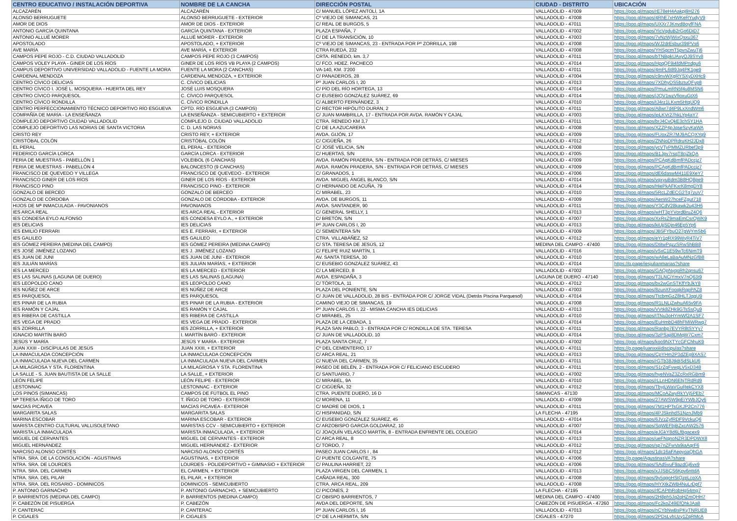| CENTRO EDUCATIVO / INSTALACIÓN DEPORTIVA | NOMBRE DE LA CANCHA | DIRECCIÓN POSTAL | CIUDAD - DISTRITO | UBICACIÓN |
| --- | --- | --- | --- | --- |
| ALCAZARÉN | ALCAZARÉN | C/ MANUEL LÓPEZ ANTOLÍ, 1A | VALLADOLID - 47009 | https://goo.gl/maps/rE78eH4Aakpj9H276 |
| ALONSO BERRUGUETE | ALONSO BERRUGUETE - EXTERIOR | Cº VIEJO DE SIMANCAS, 21 | VALLADOLID - 47008 | https://goo.gl/maps/4RhE7xHWKeRYudyV9 |
| AMOR DE DIOS | AMOR DE DIOS - EXTERIOR | C/ REAL DE BURGOS, 5 | VALLADOLID - 47011 | https://goo.gl/maps/UXXr7JKnvdBoyfFNA |
| ANTONIO GARCÍA QUINTANA | GARCÍA QUINTANA - EXTERIOR | PLAZA ESPAÑA, 7 | VALLADOLID - 47002 | https://goo.gl/maps/YicVqduB2rGo6DiD7 |
| ANTONIO ALLUÉ MORER | ALLUÉ MORER - EXTERIOR | C/ DE LA TRANSICIÓN, 10 | VALLADOLID - 47003 | https://goo.gl/maps/7vNzWjWixQsxu367 |
| APOSTOLADO | APOSTOLADO, + EXTERIOR | Cº VIEJO DE SIMANCAS, 23 - ENTRADA POR Pº ZORRILLA, 198 | VALLADOLID - 47008 | https://goo.gl/maps/WJ2drEsbur39tPVs6 |
| AVE MARÍA | AVE MARÍA, + EXTERIOR | CTRA RUEDA, 232 | VALLADOLID - 47008 | https://goo.gl/maps/YHSgcmT5pvnZwuTj6 |
| CAMPOS PEPE ROJO - C.D. CIUDAD VALLADOLID | CAMPOS PEPE ROJO (3 CAMPOS) | CRTA. RENEDO, km. 3,7 | VALLADOLID - 47011 | https://goo.gl/maps/bTNBpkUAxyQJ9SYv8 |
| CAMPOS VOLEY PLAYA - GINER DE LOS RÍOS | GINER DE LOS RÍOS VB PLAYA (2 CAMPOS) | C/ FCO. HDEZ. PACHECO | VALLADOLID - 47014 | https://goo.gl/maps/HpqQF9i4fdMPndgu6 |
| CAMPUS DEPORTIVO UNIVERSIDAD VALLADOLID - FUENTE LA MORA | FUENTE LA MORA (2 CANCHAS) | VA-140, KM. 3'200 | VALLADOLID - 47011 | https://goo.gl/maps/4mPL6t89Jq4PK1ge9 |
| CARDENAL MENDOZA | CARDENAL MENDOZA, + EXTERIOR | C/ PANADEROS, 28 | VALLADOLID - 47004 | https://goo.gl/maps/c9nvWXgRYSXyDXHc9 |
| CENTRO CÍVICO DELICIAS | C. CÍVICO DELICIAS | Pº JUAN CARLOS I, 20 | VALLADOLID - 47013 | https://goo.gl/maps/7XDhyDS5bztuQFyp8 |
| CENTRO CÍVICO I. JOSÉ L. MOSQUERA - HUERTA DEL REY | JOSÉ LUIS MOSQUERA | C/ PÍO DEL RÍO HORTEGA, 13 | VALLADOLID - 47014 | https://goo.gl/maps/PmuLmRN5f4u8MSN6 |
| CENTRO CÍVICO PARQUESOL | C. CÍVICO PARQUESOL | C/ EUSEBIO GONZÁLEZ SUÁREZ, 69 | VALLADOLID - 47014 | https://goo.gl/maps/jJQV1wzVfioxuGtX6 |
| CENTRO CÍVICO RONDILLA | C. CÍVICO RONDILLA | C/ ALBERTO FERNÁNDEZ, 3 | VALLADOLID - 47010 | https://goo.gl/maps/tJ4rz1LKxm5HtqUQ9 |
| CENTRO PERFECCIONAMIENTO TÉCNICO DEPORTIVO RÍO ESGUEVA | CPTD. RÍO ESGUEVA (3 CAMPOS) | C/ RECTOR HIPÓLITO DURÁN, 2 | VALLADOLID - 47011 | https://goo.gl/maps/A8wr7d4P9LxXndWm6 |
| COMPAÑÍA DE MARÍA - LA ENSEÑANZA | LA ENSEÑANZA - SEMICUBIERTO + EXTERIOR | C/ JUAN MAMBRILLA, 17 - ENTRADA POR AVDA. RAMÓN Y CAJAL | VALLADOLID - 47003 | https://goo.gl/maps/ipLKVr27hkLYp4aY7 |
| COMPLEJO DEPORTIVO CIUDAD VALLADOLID | COMPLEJO D. CIUDAD VALLADOLID | CTRA. RENEDO KM 3,7 | VALLADOLID - 47011 | https://goo.gl/maps/brJ4CvQkE3chSY1HA |
| COMPLEJO DEPORTIVO LAS NORIAS DE SANTA VICTORIA | C. D. LAS NORIAS | C/ DE LA AZUCARERA | VALLADOLID - 47008 | https://goo.gl/maps/XZZP4pJqseSzyKaWA |
| CRISTO REY | CRISTO REY, + EXTERIOR | AVDA. GIJÓN, 17 | VALLADOLID - 47009 | https://goo.gl/maps/FUoxZR7MJ9ACQXYq9 |
| CRISTÓBAL COLÓN | CRISTÓBAL COLÓN | C/ CIGÜEÑA, 26 | VALLADOLID - 47012 | https://goo.gl/maps/ZNNoDPRdruKH2JDx8 |
| EL PERAL | EL PERAL - EXTERIOR | C/ JOSÉ VELICIA, S/N | VALLADOLID - 47008 | https://goo.gl/maps/ycVTyPMMZURbef3p9 |
| FEDERICO GARCÍA LORCA | GARCÍA LORCA - EXTERIOR | C/ HUERTAS, S/N | VALLADOLID - 47005 | https://goo.gl/maps/B1Jpv7rsqT8cjZkQA |
| FERIA DE MUESTRAS - PABELLÓN 1 | VOLEIBOL (6 CANCHAS) | AVDA. RAMÓN PRADERA, S/N - ENTRADA POR DETRÁS, C/ MIESES | VALLADOLID - 47009 | https://goo.gl/maps/PCAgKdBmfPADccjz7 |
| FERIA DE MUESTRAS - PABELLÓN 4 | BALONCESTO (9 CANCHAS) | AVDA. RAMÓN PRADERA, S/N - ENTRADA POR DETRÁS, C/ MIESES | VALLADOLID - 47009 | https://goo.gl/maps/PCAgKdBmfPADccjz7 |
| FRANCISCO DE QUEVEDO Y VILLEGA | FRANCISCO DE QUEVEDO - EXTERIOR | C/ GRANADOS, 1 | VALLADOLID - 47006 | https://goo.gl/maps/dE6daswM411E9XeY7 |
| FRANCISCO GINER DE LOS RÍOS | GINER DE LOS RÍOS - EXTERIOR | AVDA. MIGUEL ÁNGEL BLANCO, S/N | VALLADOLID - 47014 | https://goo.gl/maps/vqxyuBdm3B8HQ8pe9 |
| FRANCISCO PINO | FRANCISCO PINO - EXTERIOR | C/ HERNANDO DE ACUÑA, 79 | VALLADOLID - 47014 | https://goo.gl/maps/HiePkAFKxrK8mgDY8 |
| GONZALO DE BERCEO | GONZALO DE BERCEO | C/ MIRABEL, 23 | VALLADOLID - 47010 | https://goo.gl/maps/5RcLZdECG2Tq7zuV7 |
| GONZALO DE CÓRDOBA | GONZALO DE CÓRDOBA - EXTERIOR | AVDA. DE BURGOS, 11 | VALLADOLID - 47009 | https://goo.gl/maps/AenW27hceFZgut718 |
| HIJOS DE Mª INMACULADA - PAVONIANOS | PAVONIANOS | AVDA. SANTANDER, 90 | VALLADOLID - 47011 | https://goo.gl/maps/Y3CdV28kawk2u43H6 |
| IES ARCA REAL | IES ARCA REAL - EXTERIOR | C/ GENERAL SHELLY, 1 | VALLADOLID - 47013 | https://goo.gl/maps/wHT3pYVordBruZ4Q6 |
| IES CONDESA EYLO ALFONSO | IES CONDESA EYLO A., + EXTERIOR | C/ BRETÓN, S/N | VALLADOLID - 47007 | https://goo.gl/maps/XxRsZ9maEmCsrQWK9 |
| IES DELICIAS | IES DELICIAS | Pº JUAN CARLOS I, 20 | VALLADOLID - 47013 | https://goo.gl/maps/kiUjjSDjn46Ep5Yp6 |
| IES EMILIO FERRARI | IES E. FERRARI, + EXTERIOR | C/ SEMENTERA S/N | VALLADOLID - 47009 | https://goo.gl/maps/JB5FYbuQ27gWYmSb6 |
| IES GALILEO | IES GALILEO | CTRA. VILLABÁÑEZ, 52 | VALLADOLID - 47012 | https://goo.gl/maps/eYr1pRX99WyR4TiV7 |
| IES GÓMEZ PEREIRA (MEDINA DEL CAMPO) | IES GÓMEZ PEREIRA (MEDINA CAMPO) | C/ STA. TERESA DE JESÚS, 12 | MEDINA DEL CAMPO - 47400 | https://goo.gl/maps/DtitwPqzzSRwShBB8 |
| IES JOSÉ JIMÉNEZ LOZANO | IES J. JIMÉNEZ LOZANO | C/ FELIPE RUIZ MARTÍN, 1 | VALLADOLID - 47016 | https://goo.gl/maps/vSxC1E59wTc6NimT9 |
| IES JUAN DE JUNI | IES JUAN DE JUNI - EXTERIOR | AV. SANTA TERESA, 30 | VALLADOLID - 47010 | https://goo.gl/maps/wA8eLaBaAuMNzGfB8 |
| IES JULIÁN MARÍAS | IES JULIÁN MARÍAS, + EXTERIOR | C/ EUSEBIO GONZÁLEZ SUÁREZ, 43 | VALLADOLID - 47014 | https://g.page/iesjulianmarias?share |
| IES LA MERCED | IES LA MERCED - EXTERIOR | C/ LA MERCED, 8 | VALLADOLID - 47002 | https://goo.gl/maps/GAQpNyqoRh2qnsu67 |
| IES LAS SALINAS (LAGUNA DE DUERO) | IES LAS SALINAS (LAGUNA) | AVDA. ESPADAÑA, 3 | LAGUNA DE DUERO - 47140 | https://goo.gl/maps/T3LNCiYmxV7nQ63t9 |
| IES LEOPOLDO CANO | IES LEOPOLDO CANO | C/ TÓRTOLA, 11 | VALLADOLID - 47012 | https://goo.gl/maps/bx2wGnSTKffYbJkY8 |
| IES NÚÑEZ DE ARCE | IES NÚÑEZ DE ARCE | PLAZA DEL PONIENTE, S/N | VALLADOLID - 47003 | https://goo.gl/maps/8zunXFooqkRqpPAZ8 |
| IES PARQUESOL | IES PARQUESOL | C/ JUAN DE VALLADOLID, 28 BIS - ENTRADA POR C/ JORGE VIDAL (Detrás Piscina Parquesol) | VALLADOLID - 47014 | https://goo.gl/maps/TtcbmGzZ8HLTJqqU9 |
| IES PINAR DE LA RUBIA | IES PINAR DE LA RUBIA - EXTERIOR | CAMINO VIEJO DE SIMANCAS, 19 | VALLADOLID - 47008 | https://goo.gl/maps/R1LNLjZwhuA65v9FA |
| IES RAMÓN Y CAJAL | IES RAMÓN Y CAJAL | Pº JUAN CARLOS I, 22 - MISMA CANCHA IES DELICIAS | VALLADOLID - 47013 | https://goo.gl/maps/VVtk8ZHk9GTsSsQu9 |
| IES RIBERA DE CASTILLA | IES RIBERA DE CASTILLA | C/ MIRABEL, 25 | VALLADOLID - 47010 | https://goo.gl/maps/tTNu3oHYmWf2A1SF7 |
| IES VEGA DE PRADO | IES VEGA DE PRADO - EXTERIOR | PLAZA DE LA CEBADA, 1 | VALLADOLID - 47014 | https://goo.gl/maps/EuHmbD48hFMiWRwq7 |
| IES ZORRILLA | IES ZORRILLA, + EXTERIOR | PLAZA SAN PABLO, 3 - ENTRADA POR C/ RONDILLA DE STA. TERESA | VALLADOLID - 47011 | https://goo.gl/maps/Ranbp7EVYR8tSYYy7 |
| IGNACIO MARTÍN BARÓ | I. MARTÍN BARÓ - EXTERIOR | C/ JUAN DE VALLADOLID, 10 | VALLADOLID - 47014 | https://goo.gl/maps/3zPSaji8DMqW7Cxm7 |
| JESÚS Y MARÍA | JESÚS Y MARÍA - EXTERIOR | PLAZA SANTA CRUZ, 7 | VALLADOLID - 47002 | https://goo.gl/maps/koo9NXTYcGFChhuK9 |
| JUAN XXIII - DISCÍPULAS DE JESÚS | JUAN XXIII, + EXTERIOR | Cº DEL CEMENTERIO, 17 | VALLADOLID - 47011 | https://g.page/juanxxiiidiscipulas?share |
| LA INMACULADA CONCEPCIÓN | LA INMACULADA CONCEPCIÓN | C/ ARCA REAL, 21 | VALLADOLID - 47013 | https://goo.gl/maps/CpYHm2P3dZEg9XAS7 |
| LA INMACULADA NUEVA DEL CARMEN | LA INMACULADA NUEVA DEL CARMEN | C/ NUEVA DEL CARMEN, 35 | VALLADOLID - 47011 | https://goo.gl/maps/rGTb38JtkBSdSLkU6 |
| LA MILAGROSA Y STA. FLORENTINA | LA MILAGROSA Y STA. FLORENTINA | PASEO DE BELÉN, 2 - ENTRADA POR C/ FELICIANO ESCUDERO | VALLADOLID - 47011 | https://goo.gl/maps/S1rZgFvwgLV5xD348 |
| LA SALLE - S. JUAN BAUTISTA DE LA SALLE | LA SALLE, + EXTERIOR | C/ SANTUARIO, 7 | VALLADOLID - 47002 | https://goo.gl/maps/hyeNVaZ3ZcRxRGBm9 |
| LEÓN FELIPE | LEÓN FELIPE - EXTERIOR | C/ MIRABEL, 9A | VALLADOLID - 47010 | https://goo.gl/maps/rLLnHDN6EhjTRdRd9 |
| LESTONNAC | LESTONNAC - EXTERIOR | C/ CIGÜEÑA, 32 | VALLADOLID - 47012 | https://goo.gl/maps/TbyjLWaVGuRekCYX8 |
| LOS PINOS (SIMANCAS) | CAMPOS DE FÚTBOL EL PINO | CTRA. PUENTE DUERO, 16 D | SIMANCAS - 47130 | https://goo.gl/maps/MCoAZwyRkYVj5PEb7 |
| Mª TERESA ÍÑIGO DE TORO | T. ÍÑIGO DE TORO - EXTERIOR | C/ MORENA, 11 | VALLADOLID - 47009 | https://goo.gl/maps/27AWSW9pEiYWbJQy6 |
| MACÍAS PICAVEA | MACÍAS PICAVEA - EXTERIOR | C/ MADRE DE DIOS, 1 | VALLADOLID - 47011 | https://goo.gl/maps/7M1HPTsGKJP2Cn776 |
| MARGARITA SALAS | MARGARITA SALAS | C/ HISPANIDAD, S/N | LA FLECHA - 47195 | https://goo.gl/maps/4PJSknhdS1NznJMb9 |
| MARINA ESCOBAR | MARINA ESCOBAR - EXTERIOR | C/ EUSEBIO GONZÁLEZ SUÁREZ, 45 | VALLADOLID - 47014 | https://goo.gl/maps/6JVzZyfRDF9VckuQ6 |
| MARISTA CENTRO CULTURAL VALLISOLETANO | MARISTAS CCV - SEMICUBIERTO + EXTERIOR | C/ ARZOBISPO GARCÍA GOLDARAZ, 10 | VALLADOLID - 47007 | https://goo.gl/maps/SqWEFbjBZxcAW2576 |
| MARISTA LA INMACULADA | MARISTA INMACULADA, + EXTERIOR | C/ JOAQUÍN VELASCO MARTÍN, 8 - ENTRADA ENFRENTE DEL COLEGIO | VALLADOLID - 47014 | https://goo.gl/maps/eJGkY8d6LfBgacex9 |
| MIGUEL DE CERVANTES | MIGUEL DE CERVANTES - EXTERIOR | C/ ARCA REAL, 8 | VALLADOLID - 47013 | https://goo.gl/maps/ueFNqnoNZR3DPDWX8 |
| MIGUEL HERNÁNDEZ | MIGUEL HERNÁNDEZ - EXTERIOR | C/ TORDO, 7 | VALLADOLID - 47012 | https://goo.gl/maps/sp7nZFwVa9iaAqrF6 |
| NARCISO ALONSO CORTÉS | NARCISO ALONSO CORTÉS | PASEO JUAN CARLOS I , 84 | VALLADOLID - 47012 | https://goo.gl/maps/1dc16aFAepyoaQhGA |
| NTRA. SRA. DE LA CONSOLACIÓN - AGUSTINAS | AGUSTINAS, + EXTERIOR | C/ PUENTE COLGANTE, 75 | VALLADOLID - 47006 | https://g.page/AgustinasVA?share |
| NTRA. SRA. DE LOURDES | LOURDES - POLIDEPORTIVO + GIMNASIO + EXTERIOR | C/ PAULINA HARRIET, 22 | VALLADOLID - 47006 | https://goo.gl/maps/SAd5vuF9azdGj6vx9 |
| NTRA. SRA. DEL CARMEN | EL CARMEN, + EXTERIOR | PLAZA VIRGEN DEL CARMEN, 1 | VALLADOLID - 47013 | https://goo.gl/maps/xJJSBCS6Kpv6nttdA |
| NTRA. SRA. DEL PILAR | EL PILAR, + EXTERIOR | CAÑADA REAL, 300 | VALLADOLID - 47008 | https://goo.gl/maps/9y5qgoHStQzpLcpXA |
| NTRA. SRA. DEL ROSARIO - DOMINICOS | DOMINICOS - SEMICUBIERTO | CTRA. ARCA REAL, 209 | VALLADOLID - 47008 | https://goo.gl/maps/HYXtkZWB4NuLrDpf7 |
| P. ANTONIO GARNACHO | P. ANTONIO GARNACHO, + SEMICUBIERTO | C/ PICONES, 2 | LA FLECHA - 47195 | https://goo.gl/maps/rfCAPthRobHg54mg7 |
| P. BARRIENTOS (MEDINA DEL CAMPO) | P. BARRIENTOS (MEDINA CAMPO) | C/ OBISPO BARRIENTOS, 7 | MEDINA DEL CAMPO - 47400 | https://goo.gl/maps/2H8ph5Jq2qHZmQHH7 |
| P. CABEZÓN DE PISUERGA | P. CABEZÓN | AVDA DEL DEPORTE, S/N | CABEZÓN DE PISUERGA - 47260 | https://goo.gl/maps/Fc2koZ49EfQhkJAa8 |
| P. CANTERAC | P. CANTERAC | Pº JUAN CARLOS I, 16 | VALLADOLID - 47013 | https://goo.gl/maps/nCYbNwBsPKyTNRUE8 |
| P. CIGALES | P. CIGALES | Cº DE LA HERMITA, S/N | CIGALES - 47270 | https://goo.gl/maps/2PDsLvhUzy1ZqRMcA |